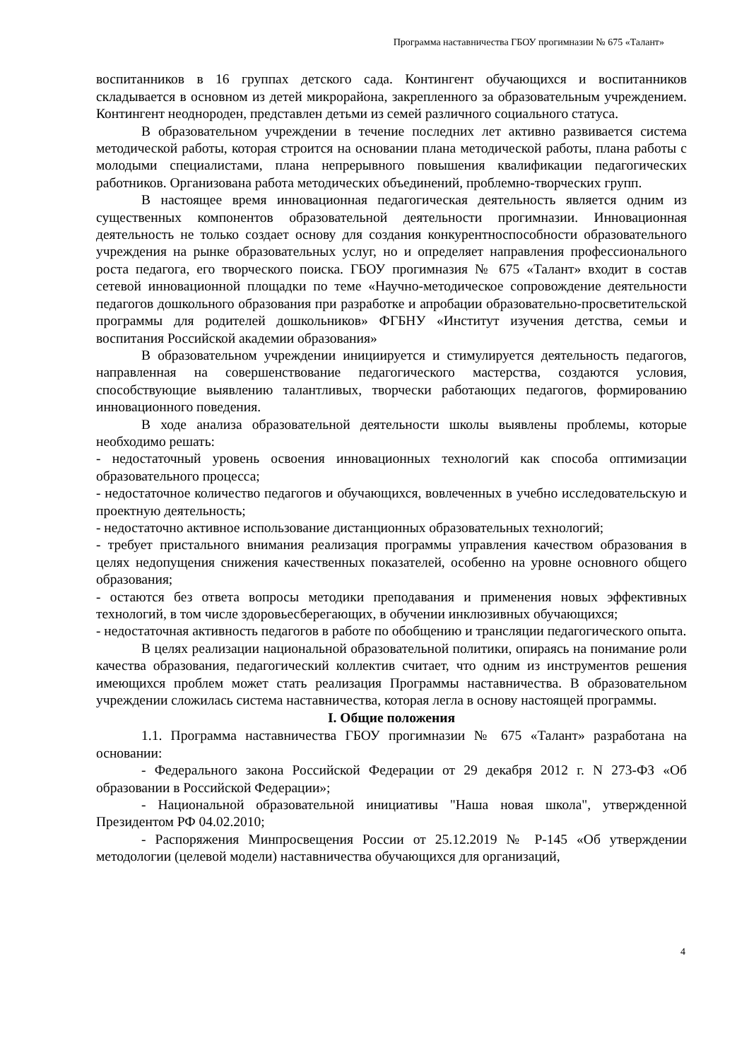Программа наставничества ГБОУ прогимназии № 675 «Талант»
воспитанников в 16 группах детского сада. Контингент обучающихся и воспитанников складывается в основном из детей микрорайона, закрепленного за образовательным учреждением. Контингент неоднороден, представлен детьми из семей различного социального статуса.
В образовательном учреждении в течение последних лет активно развивается система методической работы, которая строится на основании плана методической работы, плана работы с молодыми специалистами, плана непрерывного повышения квалификации педагогических работников. Организована работа методических объединений, проблемно-творческих групп.
В настоящее время инновационная педагогическая деятельность является одним из существенных компонентов образовательной деятельности прогимназии. Инновационная деятельность не только создает основу для создания конкурентноспособности образовательного учреждения на рынке образовательных услуг, но и определяет направления профессионального роста педагога, его творческого поиска. ГБОУ прогимназия № 675 «Талант» входит в состав сетевой инновационной площадки по теме «Научно-методическое сопровождение деятельности педагогов дошкольного образования при разработке и апробации образовательно-просветительской программы для родителей дошкольников» ФГБНУ «Институт изучения детства, семьи и воспитания Российской академии образования»
В образовательном учреждении инициируется и стимулируется деятельность педагогов, направленная на совершенствование педагогического мастерства, создаются условия, способствующие выявлению талантливых, творчески работающих педагогов, формированию инновационного поведения.
В ходе анализа образовательной деятельности школы выявлены проблемы, которые необходимо решать:
- недостаточный уровень освоения инновационных технологий как способа оптимизации образовательного процесса;
- недостаточное количество педагогов и обучающихся, вовлеченных в учебно исследовательскую и проектную деятельность;
- недостаточно активное использование дистанционных образовательных технологий;
- требует пристального внимания реализация программы управления качеством образования в целях недопущения снижения качественных показателей, особенно на уровне основного общего образования;
- остаются без ответа вопросы методики преподавания и применения новых эффективных технологий, в том числе здоровьесберегающих, в обучении инклюзивных обучающихся;
- недостаточная активность педагогов в работе по обобщению и трансляции педагогического опыта.
В целях реализации национальной образовательной политики, опираясь на понимание роли качества образования, педагогический коллектив считает, что одним из инструментов решения имеющихся проблем может стать реализация Программы наставничества. В образовательном учреждении сложилась система наставничества, которая легла в основу настоящей программы.
I. Общие положения
1.1. Программа наставничества ГБОУ прогимназии № 675 «Талант» разработана на основании:
- Федерального закона Российской Федерации от 29 декабря 2012 г. N 273-ФЗ «Об образовании в Российской Федерации»;
- Национальной образовательной инициативы "Наша новая школа", утвержденной Президентом РФ 04.02.2010;
- Распоряжения Минпросвещения России от 25.12.2019 № Р-145 «Об утверждении методологии (целевой модели) наставничества обучающихся для организаций,
4